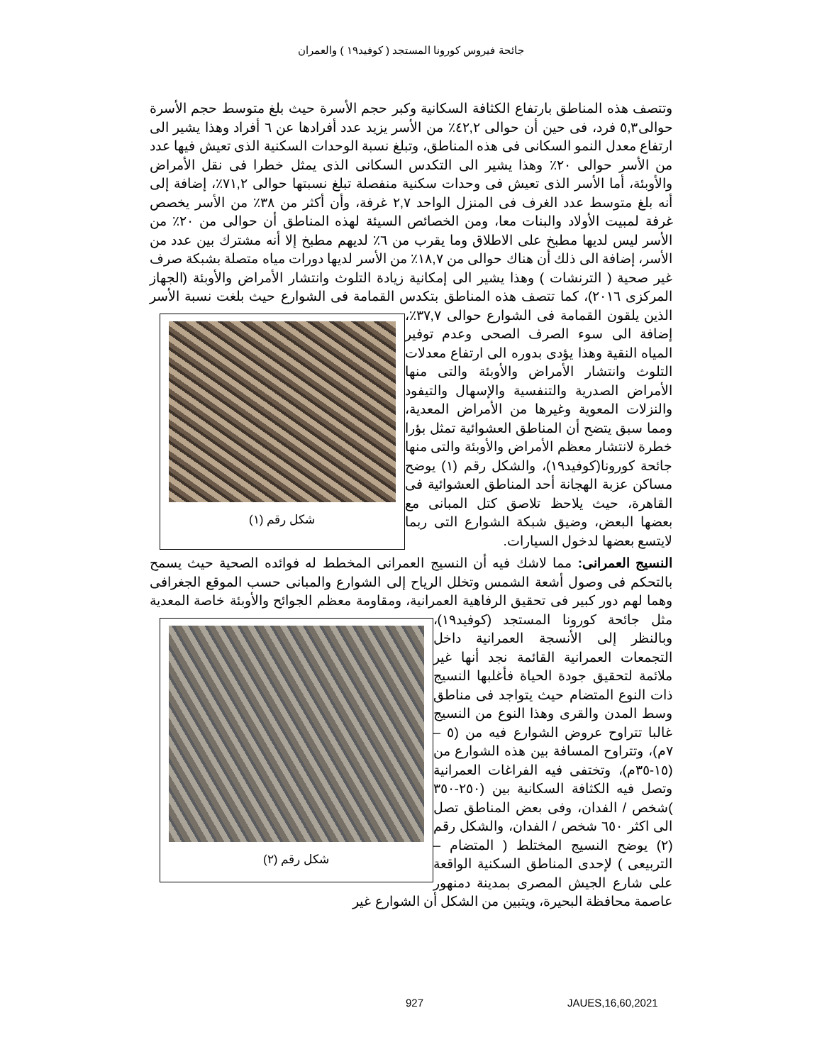جائحة فيروس كورونا المستجد ( كوفيد١٩ ) والعمران
وتتصف هذه المناطق بارتفاع الكثافة السكانية وكبر حجم الأسرة حيث بلغ متوسط حجم الأسرة حوالى٥,٣ فرد، فى حين أن حوالى ٤٢,٢٪ من الأسر يزيد عدد أفرادها عن ٦ أفراد وهذا يشير الى ارتفاع معدل النمو السكانى فى هذه المناطق، وتبلغ نسبة الوحدات السكنية الذى تعيش فيها عدد من الأسر حوالى ٢٠٪ وهذا يشير الى التكدس السكانى الذى يمثل خطرا فى نقل الأمراض والأوبئة، أما الأسر الذى تعيش فى وحدات سكنية منفصلة تبلغ نسبتها حوالى ٧١,٢٪، إضافة إلى أنه بلغ متوسط عدد الغرف فى المنزل الواحد ٢,٧ غرفة، وأن أكثر من ٣٨٪ من الأسر يخصص غرفة لمبيت الأولاد والبنات معا، ومن الخصائص السيئة لهذه المناطق أن حوالى من ٢٠٪ من الأسر ليس لديها مطبخ على الاطلاق وما يقرب من ٦٪ لديهم مطبخ إلا أنه مشترك بين عدد من الأسر، إضافة الى ذلك أن هناك حوالى من ١٨,٧٪ من الأسر لديها دورات مياه متصلة بشبكة صرف غير صحية ( الترنشات ) وهذا يشير الى إمكانية زيادة التلوث وانتشار الأمراض والأوبئة (الجهاز المركزى ٢٠١٦)، كما تتصف هذه المناطق بتكدس القمامة فى الشوارع حيث شكل رقم (١) بلغت نسبة الأسر الذين يلقون القمامة فى الشوارع حوالى ٣٧,٧٪، إضافة الى سوء الصرف الصحى وعدم توفير المياه النقية وهذا يؤدى بدوره الى ارتفاع معدلات التلوث وانتشار الأمراض والأوبئة والتى منها الأمراض الصدرية والتنفسية والإسهال والتيفود والنزلات المعوية وغيرها من الأمراض المعدية، ومما سبق يتضح أن المناطق العشوائية تمثل بؤرا خطرة لانتشار معظم الأمراض والأوبئة والتى منها جائحة كورونا(كوفيد١٩)، والشكل رقم (١) يوضح مساكن عزبة الهجانة أحد المناطق العشوائية فى القاهرة، حيث يلاحظ تلاصق كتل المبانى مع بعضها البعض، وضيق شبكة الشوارع التى ربما لايتسع بعضها لدخول السيارات.
النسيج العمرانى: مما لاشك فيه أن النسيج العمرانى المخطط له فوائده الصحية حيث يسمح بالتحكم فى وصول أشعة الشمس وتخلل الرياح إلى الشوارع والمبانى حسب الموقع الجغرافى وهما لهم دور كبير فى تحقيق الرفاهية العمرانية، ومقاومة معظم الجوائح والأوبئة خاصة شكل رقم (٢) المعدية مثل جائحة كورونا المستجد (كوفيد١٩)، وبالنظر إلى الأنسجة العمرانية داخل التجمعات العمرانية القائمة نجد أنها غير ملائمة لتحقيق جودة الحياة فأغلبها النسيج ذات النوع المتضام حيث يتواجد فى مناطق وسط المدن والقرى وهذا النوع من النسيج غالبا تتراوح عروض الشوارع فيه من (٥ – ٧م)، وتتراوح المسافة بين هذه الشوارع من (١٥-٣٥م)، وتختفى فيه الفراغات العمرانية وتصل فيه الكثافة السكانية بين (٢٥٠-٣٥٠ )شخص / الفدان، وفى بعض المناطق تصل الى اكثر ٦٥٠ شخص / الفدان، والشكل رقم (٢) يوضح النسيج المختلط ( المتضام – التربيعى ) لإحدى المناطق السكنية الواقعة على شارع الجيش المصرى بمدينة دمنهور عاصمة محافظة البحيرة، ويتبين من الشكل أن الشوارع غير
927 JAUES,16,60,2021